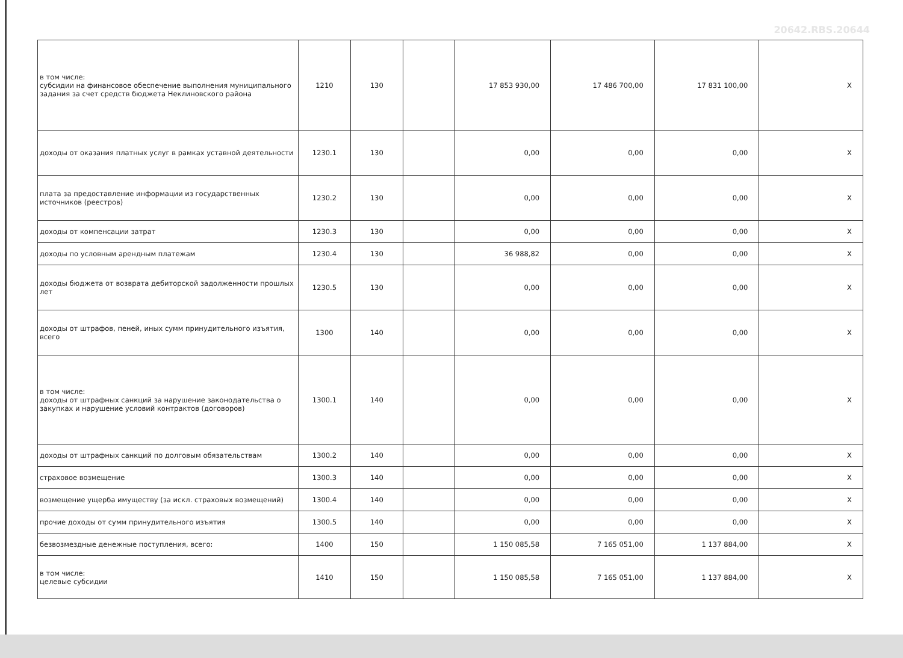20642.RBS.20644
| в том числе: субсидии на финансовое обеспечение выполнения муниципального задания за счет средств бюджета Неклиновского района | 1210 | 130 | | 17 853 930,00 | 17 486 700,00 | 17 831 100,00 | X |
| доходы от оказания платных услуг в рамках уставной деятельности | 1230.1 | 130 | | 0,00 | 0,00 | 0,00 | X |
| плата за предоставление информации из государственных источников (реестров) | 1230.2 | 130 | | 0,00 | 0,00 | 0,00 | X |
| доходы от компенсации затрат | 1230.3 | 130 | | 0,00 | 0,00 | 0,00 | X |
| доходы по условным арендным платежам | 1230.4 | 130 | | 36 988,82 | 0,00 | 0,00 | X |
| доходы бюджета от возврата дебиторской задолженности прошлых лет | 1230.5 | 130 | | 0,00 | 0,00 | 0,00 | X |
| доходы от штрафов, пеней, иных сумм принудительного изъятия, всего | 1300 | 140 | | 0,00 | 0,00 | 0,00 | X |
| в том числе: доходы от штрафных санкций за нарушение законодательства о закупках и нарушение условий контрактов (договоров) | 1300.1 | 140 | | 0,00 | 0,00 | 0,00 | X |
| доходы от штрафных санкций по долговым обязательствам | 1300.2 | 140 | | 0,00 | 0,00 | 0,00 | X |
| страховое возмещение | 1300.3 | 140 | | 0,00 | 0,00 | 0,00 | X |
| возмещение ущерба имуществу (за искл. страховых возмещений) | 1300.4 | 140 | | 0,00 | 0,00 | 0,00 | X |
| прочие доходы от сумм принудительного изъятия | 1300.5 | 140 | | 0,00 | 0,00 | 0,00 | X |
| безвозмездные денежные поступления, всего: | 1400 | 150 | | 1 150 085,58 | 7 165 051,00 | 1 137 884,00 | X |
| в том числе: целевые субсидии | 1410 | 150 | | 1 150 085,58 | 7 165 051,00 | 1 137 884,00 | X |